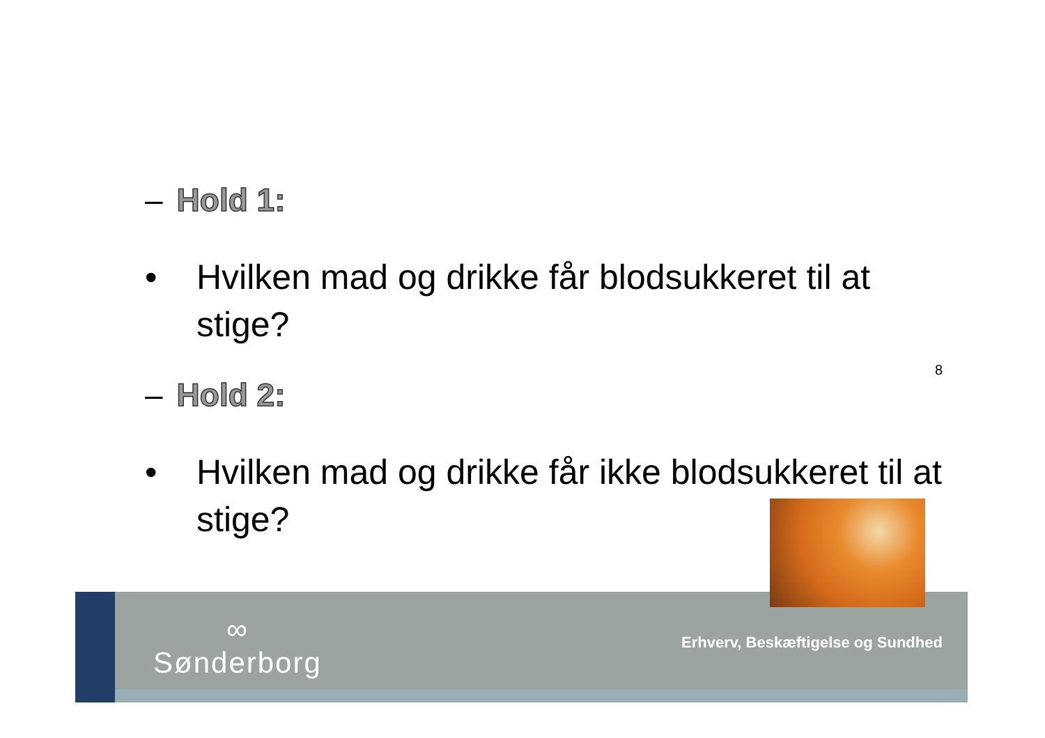– Hold 1:
• Hvilken mad og drikke får blodsukkeret til at stige?
– Hold 2:
• Hvilken mad og drikke får ikke blodsukkeret til at stige?
8
∞
Sønderborg
Erhverv, Beskæftigelse og Sundhed